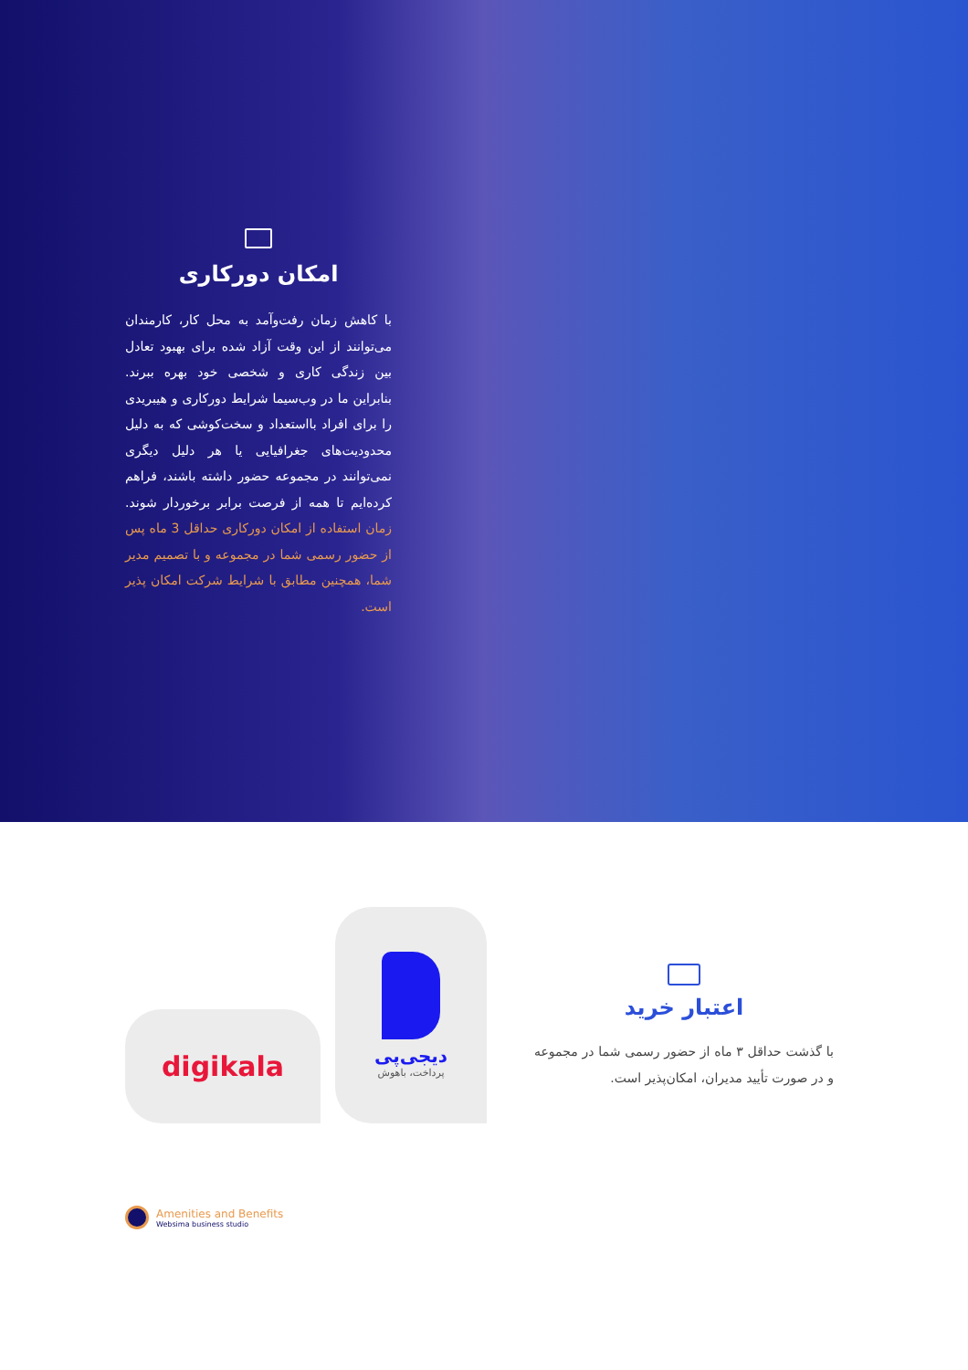امکان دورکاری
با کاهش زمان رفت‌وآمد به محل کار، کارمندان می‌توانند از این وقت آزاد شده برای بهبود تعادل بین زندگی کاری و شخصی خود بهره ببرند. بنابراین ما در وب‌سیما شرایط دورکاری و هیبریدی را برای افراد بااستعداد و سخت‌کوشی که به دلیل محدودیت‌های جغرافیایی یا هر دلیل دیگری نمی‌توانند در مجموعه حضور داشته باشند، فراهم کرده‌ایم تا همه از فرصت برابر برخوردار شوند. زمان استفاده از امکان دورکاری حداقل 3 ماه پس از حضور رسمی شما در مجموعه و با تصمیم مدیر شما، همچنین مطابق با شرایط شرکت امکان پذیر است.
digikala
دیجی‌پی
پرداخت، باهوش
اعتبار خرید
با گذشت حداقل ۳ ماه از حضور رسمی شما در مجموعه و در صورت تأیید مدیران، امکان‌پذیر است.
Amenities and Benefits
Websima business studio